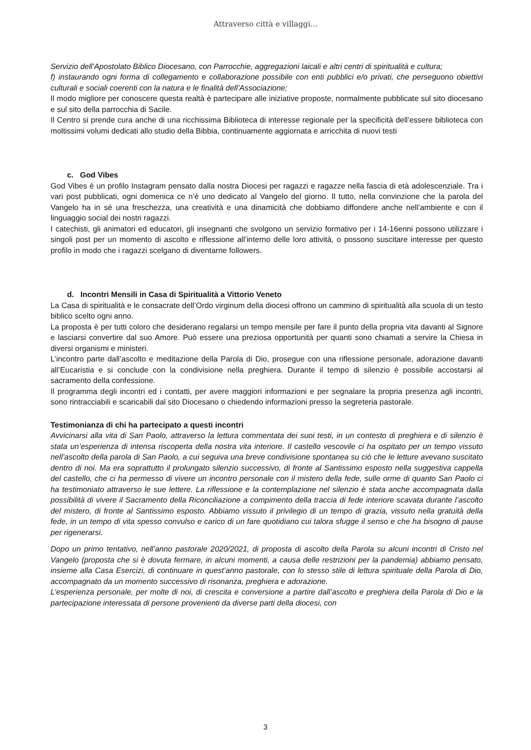Attraverso città e villaggi...
Servizio dell’Apostolato Biblico Diocesano, con Parrocchie, aggregazioni laicali e altri centri di spiritualità e cultura;
f) instaurando ogni forma di collegamento e collaborazione possibile con enti pubblici e/o privati, che perseguono obiettivi culturali e sociali coerenti con la natura e le finalità dell’Associazione;
Il modo migliore per conoscere questa realtà è partecipare alle iniziative proposte, normalmente pubblicate sul sito diocesano e sul sito della parrocchia di Sacile.
Il Centro si prende cura anche di una ricchissima Biblioteca di interesse regionale per la specificità dell’essere biblioteca con moltissimi volumi dedicati allo studio della Bibbia, continuamente aggiornata e arricchita di nuovi testi
c. God Vibes
God Vibes è un profilo Instagram pensato dalla nostra Diocesi per ragazzi e ragazze nella fascia di età adolescenziale. Tra i vari post pubblicati, ogni domenica ce n’è uno dedicato al Vangelo del giorno. Il tutto, nella convinzione che la parola del Vangelo ha in sé una freschezza, una creatività e una dinamicità che dobbiamo diffondere anche nell’ambiente e con il linguaggio social dei nostri ragazzi.
I catechisti, gli animatori ed educatori, gli insegnanti che svolgono un servizio formativo per i 14-16enni possono utilizzare i singoli post per un momento di ascolto e riflessione all’interno delle loro attività, o possono suscitare interesse per questo profilo in modo che i ragazzi scelgano di diventarne followers.
d. Incontri Mensili in Casa di Spiritualità a Vittorio Veneto
La Casa di spiritualità e le consacrate dell’Ordo virginum della diocesi offrono un cammino di spiritualità alla scuola di un testo biblico scelto ogni anno.
La proposta è per tutti coloro che desiderano regalarsi un tempo mensile per fare il punto della propria vita davanti al Signore e lasciarsi convertire dal suo Amore. Può essere una preziosa opportunità per quanti sono chiamati a servire la Chiesa in diversi organismi e ministeri.
L’incontro parte dall’ascolto e meditazione della Parola di Dio, prosegue con una riflessione personale, adorazione davanti all’Eucaristia e si conclude con la condivisione nella preghiera. Durante il tempo di silenzio è possibile accostarsi al sacramento della confessione.
Il programma degli incontri ed i contatti, per avere maggiori informazioni e per segnalare la propria presenza agli incontri, sono rintracciabili e scaricabili dal sito Diocesano o chiedendo informazioni presso la segreteria pastorale.
Testimonianza di chi ha partecipato a questi incontri
Avvicinarsi alla vita di San Paolo, attraverso la lettura commentata dei suoi testi, in un contesto di preghiera e di silenzio è stata un’esperienza di intensa riscoperta della nostra vita interiore. Il castello vescovile ci ha ospitato per un tempo vissuto nell’ascolto della parola di San Paolo, a cui seguiva una breve condivisione spontanea su ciò che le letture avevano suscitato dentro di noi. Ma era soprattutto il prolungato silenzio successivo, di fronte al Santissimo esposto nella suggestiva cappella del castello, che ci ha permesso di vivere un incontro personale con il mistero della fede, sulle orme di quanto San Paolo ci ha testimoniato attraverso le sue lettere. La riflessione e la contemplazione nel silenzio è stata anche accompagnata dalla possibilità di vivere il Sacramento della Riconciliazione a compimento della traccia di fede interiore scavata durante l’ascolto del mistero, di fronte al Santissimo esposto. Abbiamo vissuto il privilegio di un tempo di grazia, vissuto nella gratuità della fede, in un tempo di vita spesso convulso e carico di un fare quotidiano cui talora sfugge il senso e che ha bisogno di pause per rigenerarsi.
Dopo un primo tentativo, nell’anno pastorale 2020/2021, di proposta di ascolto della Parola su alcuni incontri di Cristo nel Vangelo (proposta che si è dovuta fermare, in alcuni momenti, a causa delle restrizioni per la pandemia) abbiamo pensato, insieme alla Casa Esercizi, di continuare in quest’anno pastorale, con lo stesso stile di lettura spirituale della Parola di Dio, accompagnato da un momento successivo di risonanza, preghiera e adorazione.
L’esperienza personale, per molte di noi, di crescita e conversione a partire dall’ascolto e preghiera della Parola di Dio e la partecipazione interessata di persone provenienti da diverse parti della diocesi, con
3